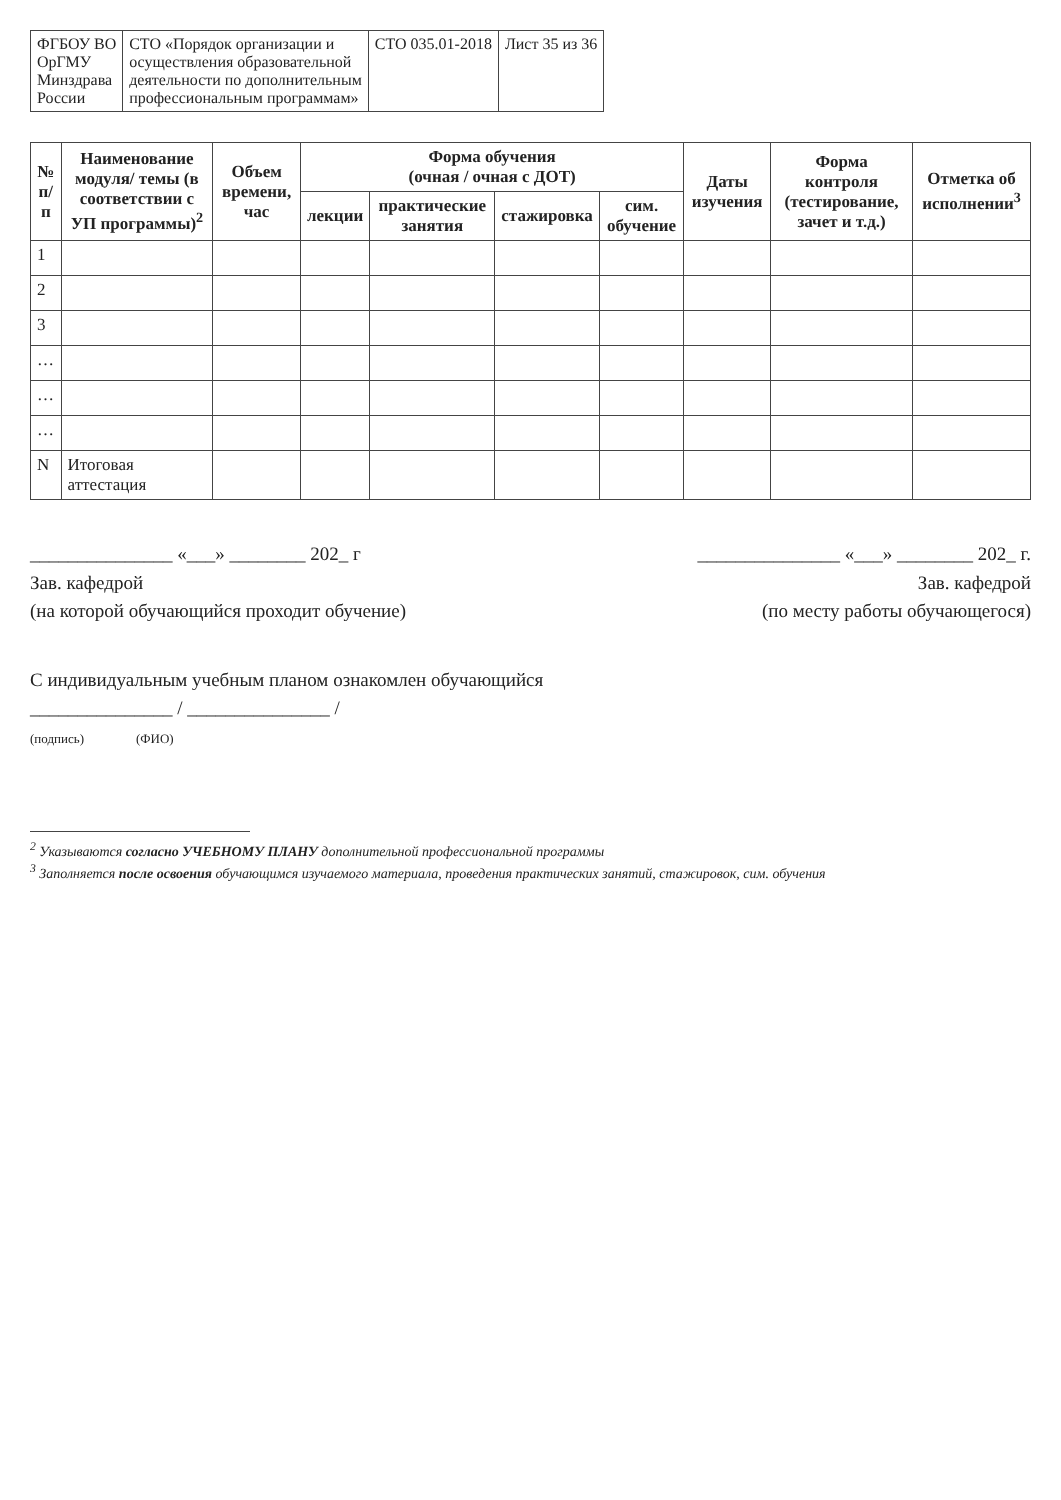| ФГБОУ ВО ОрГМУ Минздрава России | СТО «Порядок организации и осуществления образовательной деятельности по дополнительным профессиональным программам» | СТО 035.01-2018 | Лист 35 из 36 |
| № п/п | Наименование модуля/ темы (в соответствии с УП программы)<sup>2</sup> | Объем времени, час | Форма обучения (очная / очная с ДОТ) | | | | Даты изучения | Форма контроля (тестирование, зачет и т.д.) | Отметка об исполнении<sup>3</sup> |
| --- | --- | --- | --- | --- | --- | --- | --- | --- | --- |
| | | | лекции | практические занятия | стажировка | сим. обучение | | | |
| 1 | | | | | | | | | |
| 2 | | | | | | | | | |
| 3 | | | | | | | | | |
| … | | | | | | | | | |
| … | | | | | | | | | |
| … | | | | | | | | | |
| N | Итоговая аттестация | | | | | | | | |
_______________ «___» ________ 202_ г
Зав. кафедрой
(на которой обучающийся проходит обучение)
_______________ «___» ________ 202_ г.
Зав. кафедрой
(по месту работы обучающегося)
С индивидуальным учебным планом ознакомлен обучающийся
_______________ / _______________ /
(подпись) (ФИО)
<sup>2</sup> Указываются согласно УЧЕБНОМУ ПЛАНУ дополнительной профессиональной программы
<sup>3</sup> Заполняется после освоения обучающимся изучаемого материала, проведения практических занятий, стажировок, сим. обучения